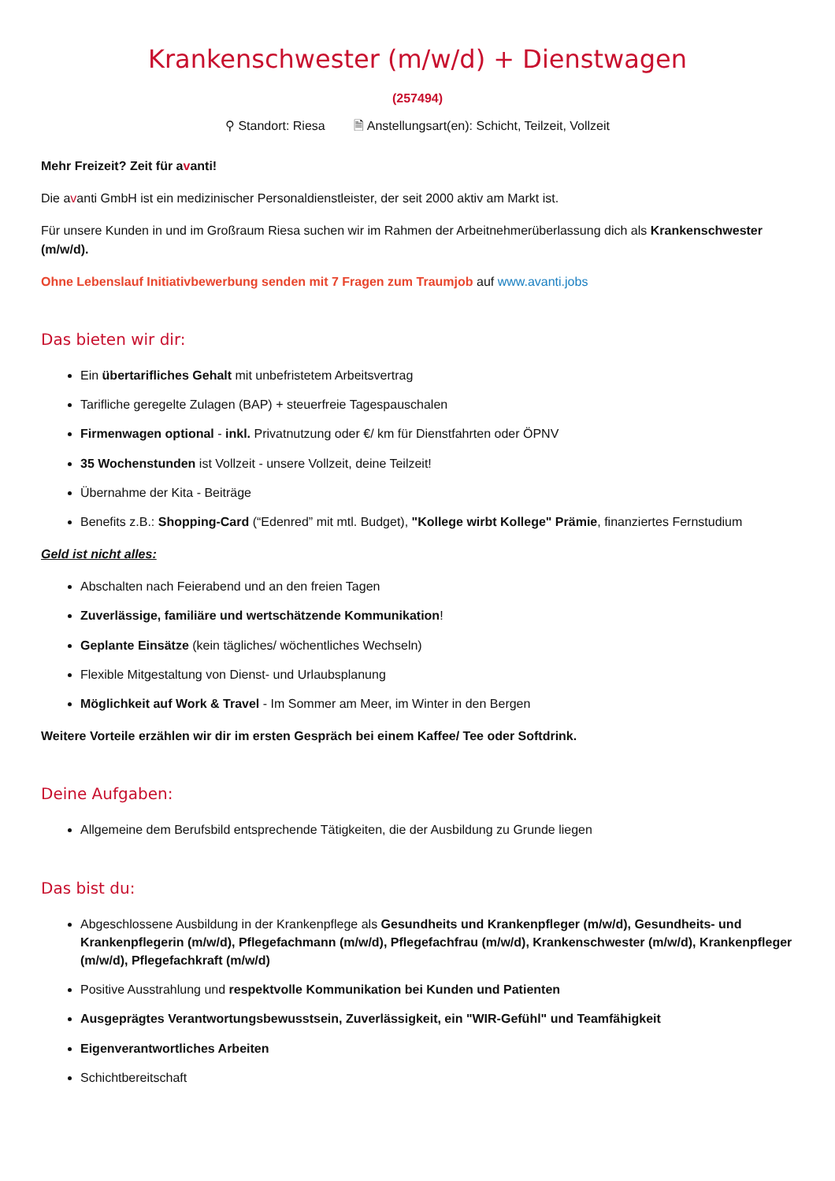Krankenschwester (m/w/d) + Dienstwagen
(257494)
⚲ Standort: Riesa 🗎 Anstellungsart(en): Schicht, Teilzeit, Vollzeit
Mehr Freizeit? Zeit für avanti!
Die avanti GmbH ist ein medizinischer Personaldienstleister, der seit 2000 aktiv am Markt ist.
Für unsere Kunden in und im Großraum Riesa suchen wir im Rahmen der Arbeitnehmerüberlassung dich als Krankenschwester (m/w/d).
Ohne Lebenslauf Initiativbewerbung senden mit 7 Fragen zum Traumjob auf www.avanti.jobs
Das bieten wir dir:
Ein übertarifliches Gehalt mit unbefristetem Arbeitsvertrag
Tarifliche geregelte Zulagen (BAP) + steuerfreie Tagespauschalen
Firmenwagen optional - inkl. Privatnutzung oder €/ km für Dienstfahrten oder ÖPNV
35 Wochenstunden ist Vollzeit - unsere Vollzeit, deine Teilzeit!
Übernahme der Kita - Beiträge
Benefits z.B.: Shopping-Card (“Edenred” mit mtl. Budget), "Kollege wirbt Kollege" Prämie, finanziertes Fernstudium
Geld ist nicht alles:
Abschalten nach Feierabend und an den freien Tagen
Zuverlässige, familiäre und wertschätzende Kommunikation!
Geplante Einsätze (kein tägliches/ wöchentliches Wechseln)
Flexible Mitgestaltung von Dienst- und Urlaubsplanung
Möglichkeit auf Work & Travel - Im Sommer am Meer, im Winter in den Bergen
Weitere Vorteile erzählen wir dir im ersten Gespräch bei einem Kaffee/ Tee oder Softdrink.
Deine Aufgaben:
Allgemeine dem Berufsbild entsprechende Tätigkeiten, die der Ausbildung zu Grunde liegen
Das bist du:
Abgeschlossene Ausbildung in der Krankenpflege als Gesundheits und Krankenpfleger (m/w/d), Gesundheits- und Krankenpflegerin (m/w/d), Pflegefachmann (m/w/d), Pflegefachfrau (m/w/d), Krankenschwester (m/w/d), Krankenpfleger (m/w/d), Pflegefachkraft (m/w/d)
Positive Ausstrahlung und respektvolle Kommunikation bei Kunden und Patienten
Ausgeprägtes Verantwortungsbewusstsein, Zuverlässigkeit, ein "WIR-Gefühl" und Teamfähigkeit
Eigenverantwortliches Arbeiten
Schichtbereitschaft